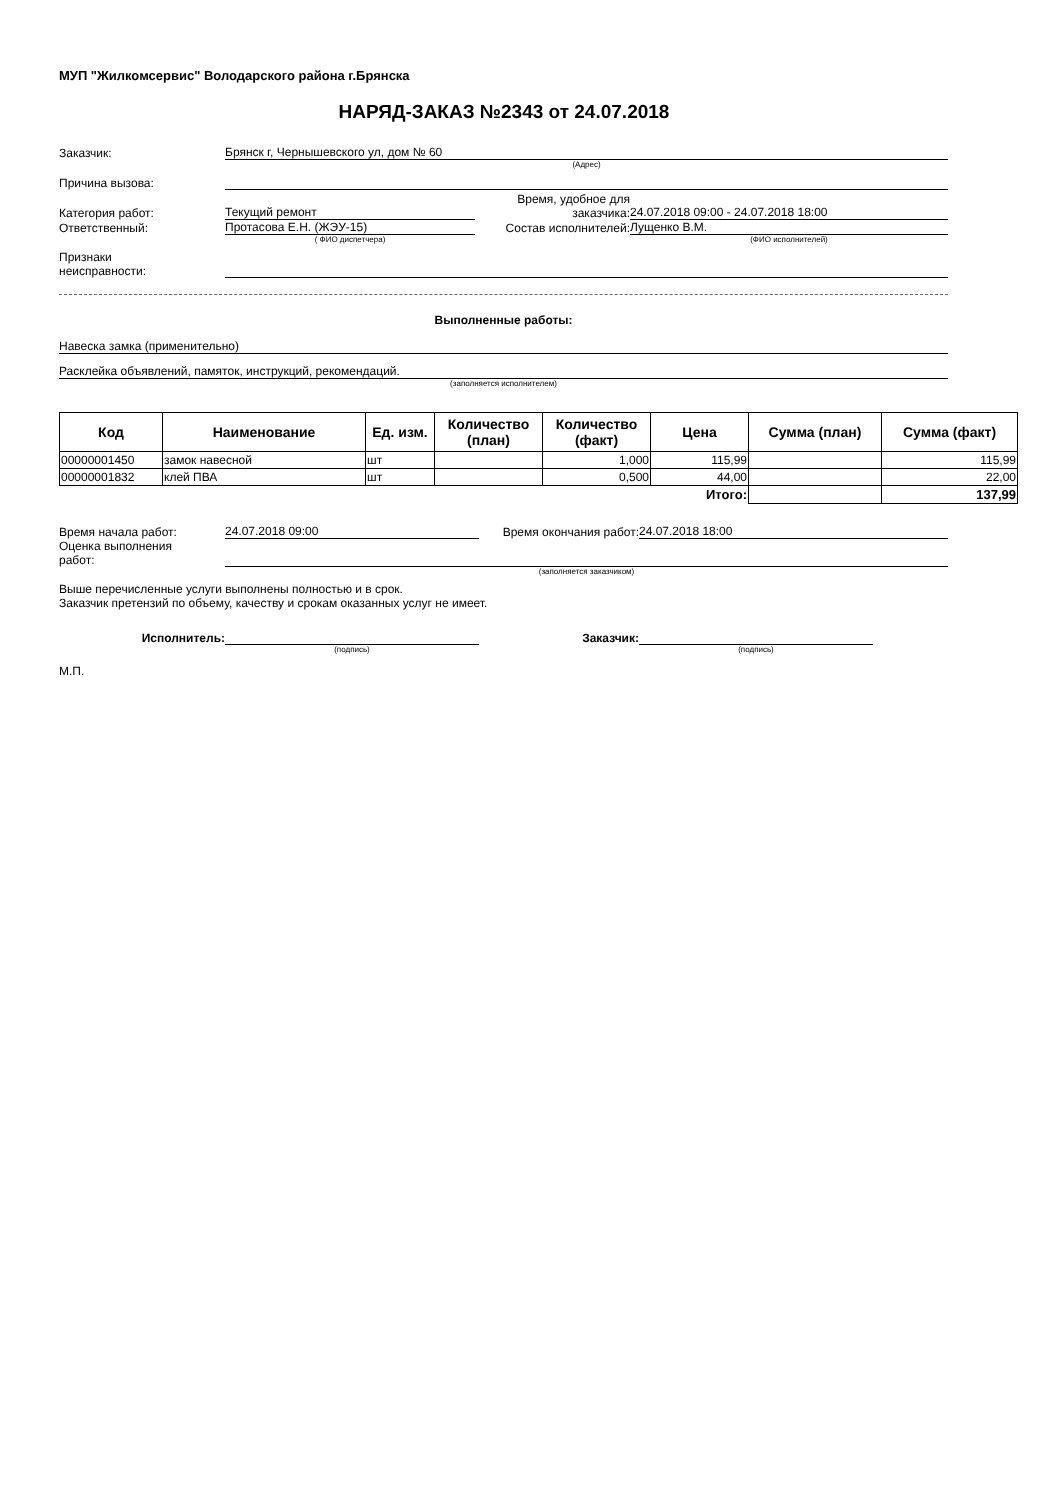МУП "Жилкомсервис" Володарского района г.Брянска
НАРЯД-ЗАКАЗ №2343 от 24.07.2018
Заказчик:
Брянск г, Чернышевского ул, дом № 60
(Адрес)
Причина вызова:
Категория работ:
Текущий ремонт
Время, удобное для заказчика:
24.07.2018 09:00 - 24.07.2018 18:00
Ответственный:
Протасова Е.Н. (ЖЭУ-15)
Состав исполнителей:
Лущенко В.М.
( ФИО диспетчера)
(ФИО исполнителей)
Признаки
неисправности:
Выполненные работы:
Навеска замка (применительно)
Расклейка объявлений, памяток, инструкций, рекомендаций.
(заполняется исполнителем)
| Код | Наименование | Ед. изм. | Количество (план) | Количество (факт) | Цена | Сумма (план) | Сумма (факт) |
| --- | --- | --- | --- | --- | --- | --- | --- |
| 00000001450 | замок навесной | шт | | 1,000 | 115,99 | | 115,99 |
| 00000001832 | клей ПВА | шт | | 0,500 | 44,00 | | 22,00 |
| | | | | | Итого: | | 137,99 |
Время начала работ:
24.07.2018 09:00
Время окончания работ:
24.07.2018 18:00
Оценка выполнения
работ:
(заполняется заказчиком)
Выше перечисленные услуги выполнены полностью и в срок.
Заказчик претензий по объему, качеству и срокам оказанных услуг не имеет.
Исполнитель:
Заказчик:
(подпись)
(подпись)
М.П.